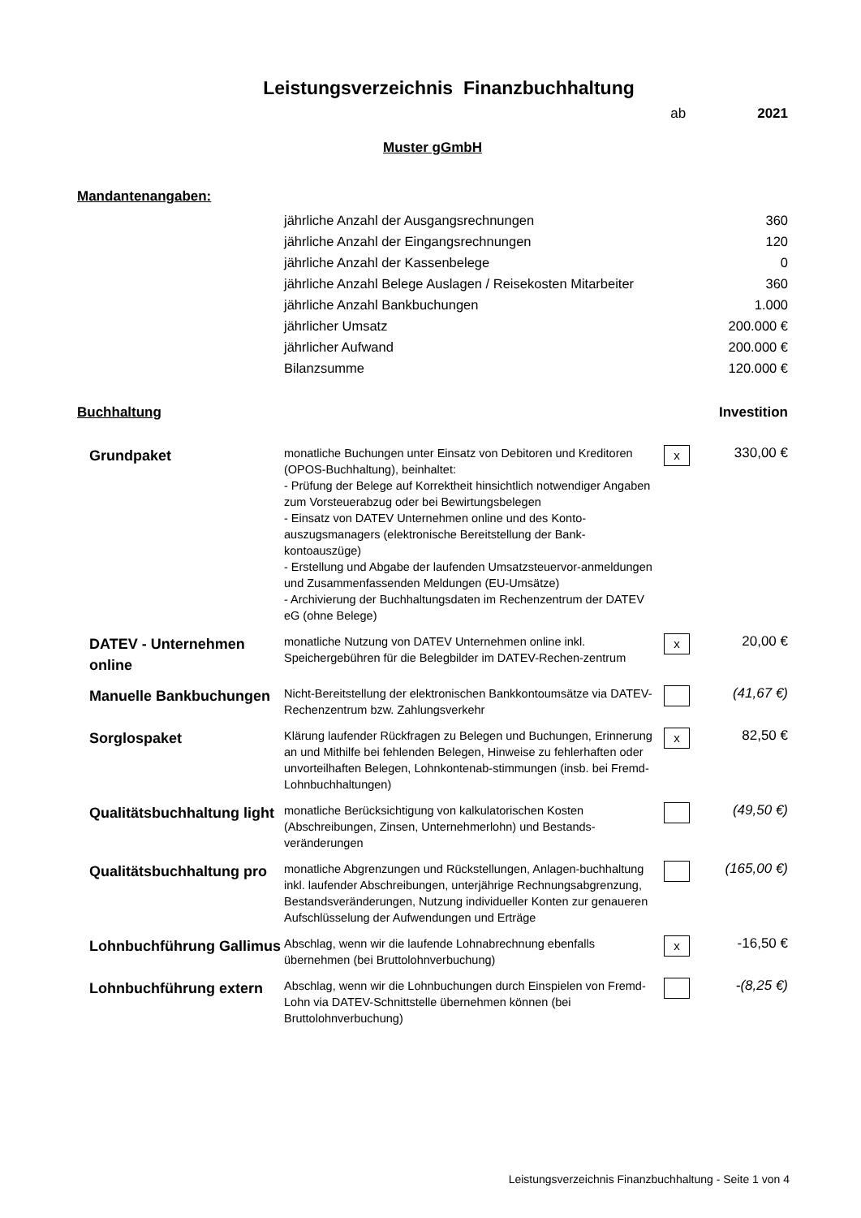Leistungsverzeichnis Finanzbuchhaltung
ab 2021
Muster gGmbH
Mandantenangaben:
| jährliche Anzahl der Ausgangsrechnungen | 360 |
| jährliche Anzahl der Eingangsrechnungen | 120 |
| jährliche Anzahl der Kassenbelege | 0 |
| jährliche Anzahl Belege Auslagen / Reisekosten Mitarbeiter | 360 |
| jährliche Anzahl Bankbuchungen | 1.000 |
| jährlicher Umsatz | 200.000 € |
| jährlicher Aufwand | 200.000 € |
| Bilanzsumme | 120.000 € |
Buchhaltung Investition
| Grundpaket | monatliche Buchungen unter Einsatz von Debitoren und Kreditoren (OPOS-Buchhaltung), beinhaltet: - Prüfung der Belege auf Korrektheit hinsichtlich notwendiger Angaben zum Vorsteuerabzug oder bei Bewirtungsbelegen - Einsatz von DATEV Unternehmen online und des Konto-auszugsmanagers (elektronische Bereitstellung der Bank-kontoauszüge) - Erstellung und Abgabe der laufenden Umsatzsteuervor-anmeldungen und Zusammenfassenden Meldungen (EU-Umsätze) - Archivierung der Buchhaltungsdaten im Rechenzentrum der DATEV eG (ohne Belege) | x | 330,00 € |
| DATEV - Unternehmen online | monatliche Nutzung von DATEV Unternehmen online inkl. Speichergebühren für die Belegbilder im DATEV-Rechen-zentrum | x | 20,00 € |
| Manuelle Bankbuchungen | Nicht-Bereitstellung der elektronischen Bankkontoumsätze via DATEV-Rechenzentrum bzw. Zahlungsverkehr | | (41,67 €) |
| Sorglospaket | Klärung laufender Rückfragen zu Belegen und Buchungen, Erinnerung an und Mithilfe bei fehlenden Belegen, Hinweise zu fehlerhaften oder unvorteilhaften Belegen, Lohnkontenab-stimmungen (insb. bei Fremd-Lohnbuchhaltungen) | x | 82,50 € |
| Qualitätsbuchhaltung light | monatliche Berücksichtigung von kalkulatorischen Kosten (Abschreibungen, Zinsen, Unternehmerlohn) und Bestands-veränderungen | | (49,50 €) |
| Qualitätsbuchhaltung pro | monatliche Abgrenzungen und Rückstellungen, Anlagen-buchhaltung inkl. laufender Abschreibungen, unterjährige Rechnungsabgrenzung, Bestandsveränderungen, Nutzung individueller Konten zur genaueren Aufschlüsselung der Aufwendungen und Erträge | | (165,00 €) |
| Lohnbuchführung Gallimus | Abschlag, wenn wir die laufende Lohnabrechnung ebenfalls übernehmen (bei Bruttolohnverbuchung) | x | -16,50 € |
| Lohnbuchführung extern | Abschlag, wenn wir die Lohnbuchungen durch Einspielen von Fremd-Lohn via DATEV-Schnittstelle übernehmen können (bei Bruttolohnverbuchung) | | -(8,25 €) |
Leistungsverzeichnis Finanzbuchhaltung - Seite 1 von 4